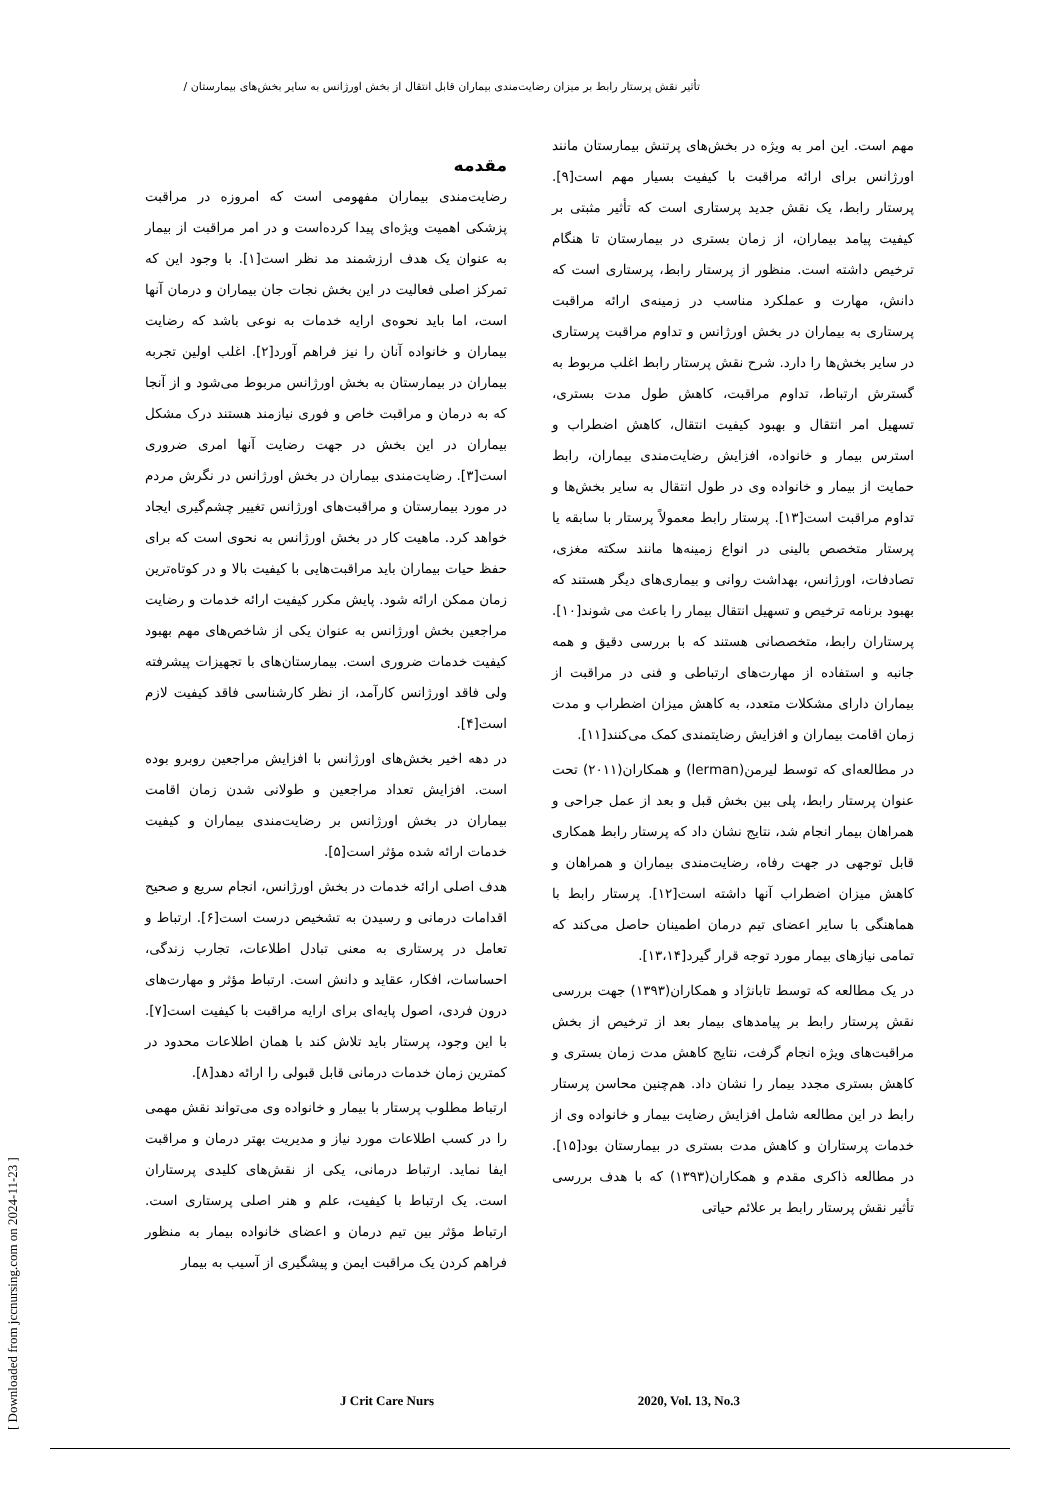تأثیر نقش پرستار رابط بر میزان رضایت‌مندی بیماران قابل انتقال از بخش اورژانس به سایر بخش‌های بیمارستان /
مقدمه
رضایت‌مندی بیماران مفهومی است که امروزه در مراقبت پزشکی اهمیت ویژه‌ای پیدا کرده‌است و در امر مراقبت از بیمار به عنوان یک هدف ارزشمند مد نظر است[۱]. با وجود این که تمرکز اصلی فعالیت در این بخش نجات جان بیماران و درمان آنها است، اما باید نحوه‌ی ارایه خدمات به نوعی باشد که رضایت بیماران و خانواده آنان را نیز فراهم آورد[۲]. اغلب اولین تجربه بیماران در بیمارستان به بخش اورژانس مربوط می‌شود و از آنجا که به درمان و مراقبت خاص و فوری نیازمند هستند درک مشکل بیماران در این بخش در جهت رضایت آنها امری ضروری است[۳]. رضایت‌مندی بیماران در بخش اورژانس در نگرش مردم در مورد بیمارستان و مراقبت‌های اورژانس تغییر چشم‌گیری ایجاد خواهد کرد. ماهیت کار در بخش اورژانس به نحوی است که برای حفظ حیات بیماران باید مراقبت‌هایی با کیفیت بالا و در کوتاه‌ترین زمان ممکن ارائه شود. پایش مکرر کیفیت ارائه خدمات و رضایت مراجعین بخش اورژانس به عنوان یکی از شاخص‌های مهم بهبود کیفیت خدمات ضروری است. بیمارستان‌های با تجهیزات پیشرفته ولی فاقد اورژانس کارآمد، از نظر کارشناسی فاقد کیفیت لازم است[۴].
در دهه اخیر بخش‌های اورژانس با افزایش مراجعین روبرو بوده است. افزایش تعداد مراجعین و طولانی شدن زمان اقامت بیماران در بخش اورژانس بر رضایت‌مندی بیماران و کیفیت خدمات ارائه شده مؤثر است[۵].
هدف اصلی ارائه خدمات در بخش اورژانس، انجام سریع و صحیح اقدامات درمانی و رسیدن به تشخیص درست است[۶]. ارتباط و تعامل در پرستاری به معنی تبادل اطلاعات، تجارب زندگی، احساسات، افکار، عقاید و دانش است. ارتباط مؤثر و مهارت‌های درون فردی، اصول پایه‌ای برای ارایه مراقبت با کیفیت است[۷]. با این وجود، پرستار باید تلاش کند با همان اطلاعات محدود در کمترین زمان خدمات درمانی قابل قبولی را ارائه دهد[۸].
ارتباط مطلوب پرستار با بیمار و خانواده وی می‌تواند نقش مهمی را در کسب اطلاعات مورد نیاز و مدیریت بهتر درمان و مراقبت ایفا نماید. ارتباط درمانی، یکی از نقش‌های کلیدی پرستاران است. یک ارتباط با کیفیت، علم و هنر اصلی پرستاری است. ارتباط مؤثر بین تیم درمان و اعضای خانواده بیمار به منظور فراهم کردن یک مراقبت ایمن و پیشگیری از آسیب به بیمار
مهم است. این امر به ویژه در بخش‌های پرتنش بیمارستان مانند اورژانس برای ارائه مراقبت با کیفیت بسیار مهم است[۹]. پرستار رابط، یک نقش جدید پرستاری است که تأثیر مثبتی بر کیفیت پیامد بیماران، از زمان بستری در بیمارستان تا هنگام ترخیص داشته است. منظور از پرستار رابط، پرستاری است که دانش، مهارت و عملکرد مناسب در زمینه‌ی ارائه مراقبت پرستاری به بیماران در بخش اورژانس و تداوم مراقبت پرستاری در سایر بخش‌ها را دارد. شرح نقش پرستار رابط اغلب مربوط به گسترش ارتباط، تداوم مراقبت، کاهش طول مدت بستری، تسهیل امر انتقال و بهبود کیفیت انتقال، کاهش اضطراب و استرس بیمار و خانواده، افزایش رضایت‌مندی بیماران، رابط حمایت از بیمار و خانواده وی در طول انتقال به سایر بخش‌ها و تداوم مراقبت است[۱۳]. پرستار رابط معمولاً پرستار با سابقه یا پرستار متخصص بالینی در انواع زمینه‌ها مانند سکته مغزی، تصادفات، اورژانس، بهداشت روانی و بیماری‌های دیگر هستند که بهبود برنامه ترخیص و تسهیل انتقال بیمار را باعث می شوند[۱۰]. پرستاران رابط، متخصصانی هستند که با بررسی دقیق و همه جانبه و استفاده از مهارت‌های ارتباطی و فنی در مراقبت از بیماران دارای مشکلات متعدد، به کاهش میزان اضطراب و مدت زمان اقامت بیماران و افزایش رضایتمندی کمک می‌کنند[۱۱].
در مطالعه‌ای که توسط لیرمن(lerman) و همکاران(۲۰۱۱) تحت عنوان پرستار رابط، پلی بین بخش قبل و بعد از عمل جراحی و همراهان بیمار انجام شد، نتایج نشان داد که پرستار رابط همکاری قابل توجهی در جهت رفاه، رضایت‌مندی بیماران و همراهان و کاهش میزان اضطراب آنها داشته است[۱۲]. پرستار رابط با هماهنگی با سایر اعضای تیم درمان اطمینان حاصل می‌کند که تمامی نیازهای بیمار مورد توجه قرار گیرد[۱۳،۱۴].
در یک مطالعه که توسط تابانژاد و همکاران(۱۳۹۳) جهت بررسی نقش پرستار رابط بر پیامدهای بیمار بعد از ترخیص از بخش مراقبت‌های ویژه انجام گرفت، نتایج کاهش مدت زمان بستری و کاهش بستری مجدد بیمار را نشان داد. هم‌چنین محاسن پرستار رابط در این مطالعه شامل افزایش رضایت بیمار و خانواده وی از خدمات پرستاران و کاهش مدت بستری در بیمارستان بود[۱۵]. در مطالعه ذاکری مقدم و همکاران(۱۳۹۳) که با هدف بررسی تأثیر نقش پرستار رابط بر علائم حیاتی
[ Downloaded from jccnursing.com on 2024-11-23 ]
J Crit Care Nurs 2020, Vol. 13, No.3